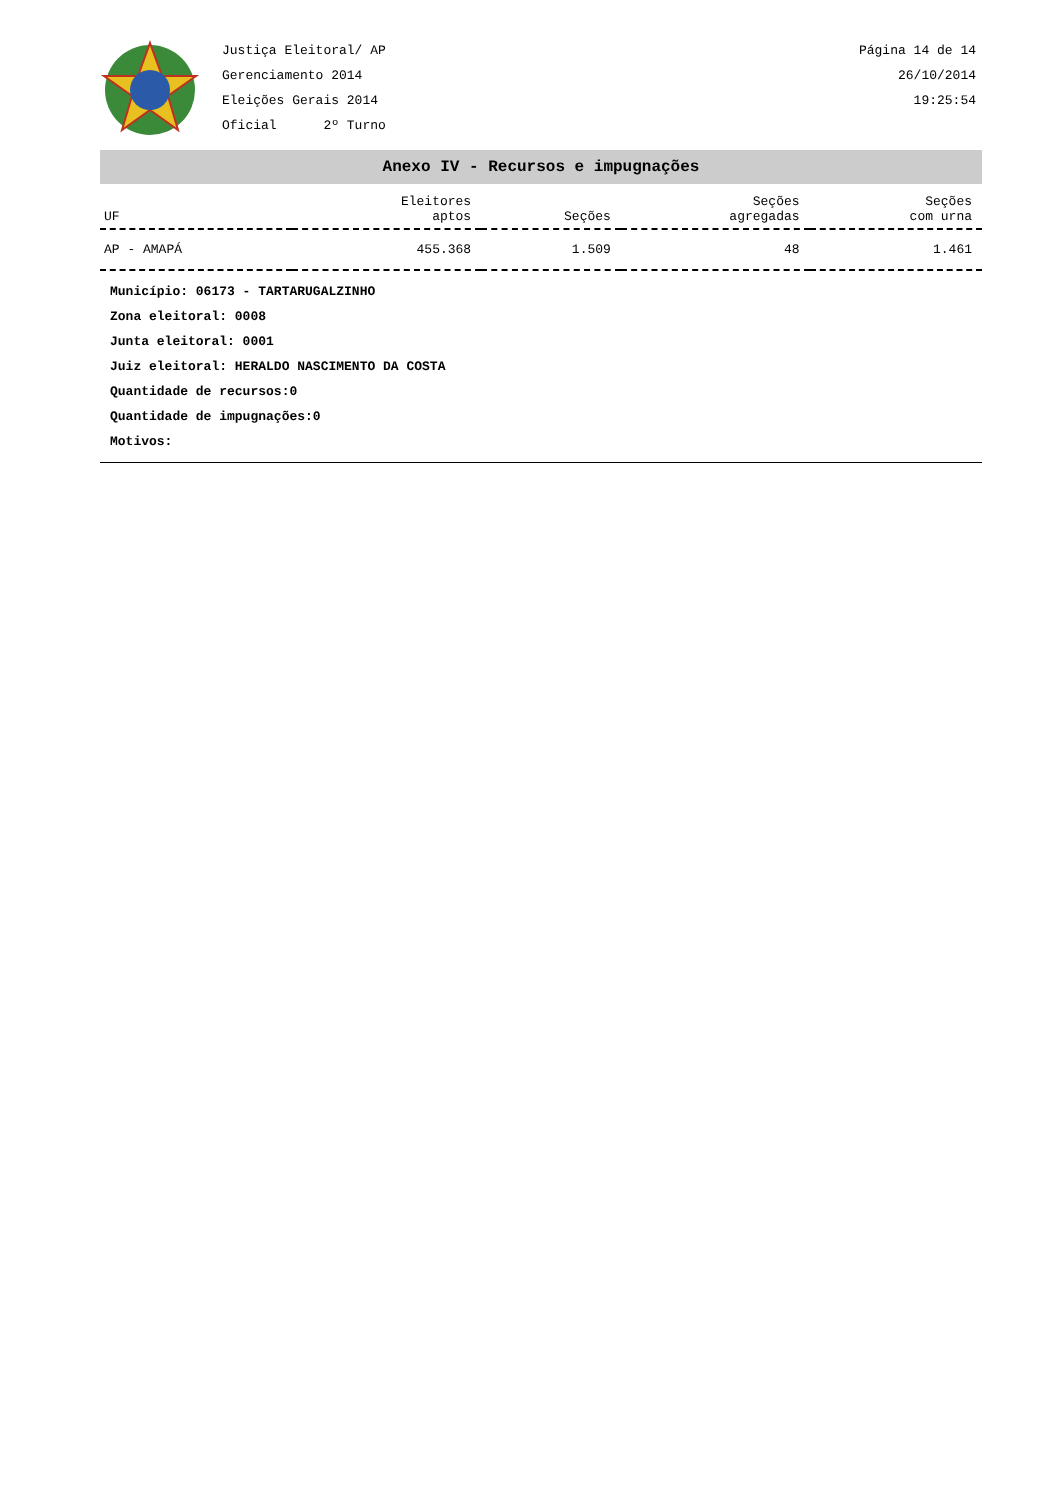Justiça Eleitoral/ AP
Gerenciamento 2014
Eleições Gerais 2014
Oficial 2º Turno
Página 14 de 14
26/10/2014
19:25:54
Anexo IV - Recursos e impugnações
| UF | Eleitores aptos | Seções | Seções agregadas | Seções com urna |
| --- | --- | --- | --- | --- |
| AP - AMAPÁ | 455.368 | 1.509 | 48 | 1.461 |
Município: 06173 - TARTARUGALZINHO
Zona eleitoral: 0008
Junta eleitoral: 0001
Juiz eleitoral: HERALDO NASCIMENTO DA COSTA
Quantidade de recursos:0
Quantidade de impugnações:0
Motivos: